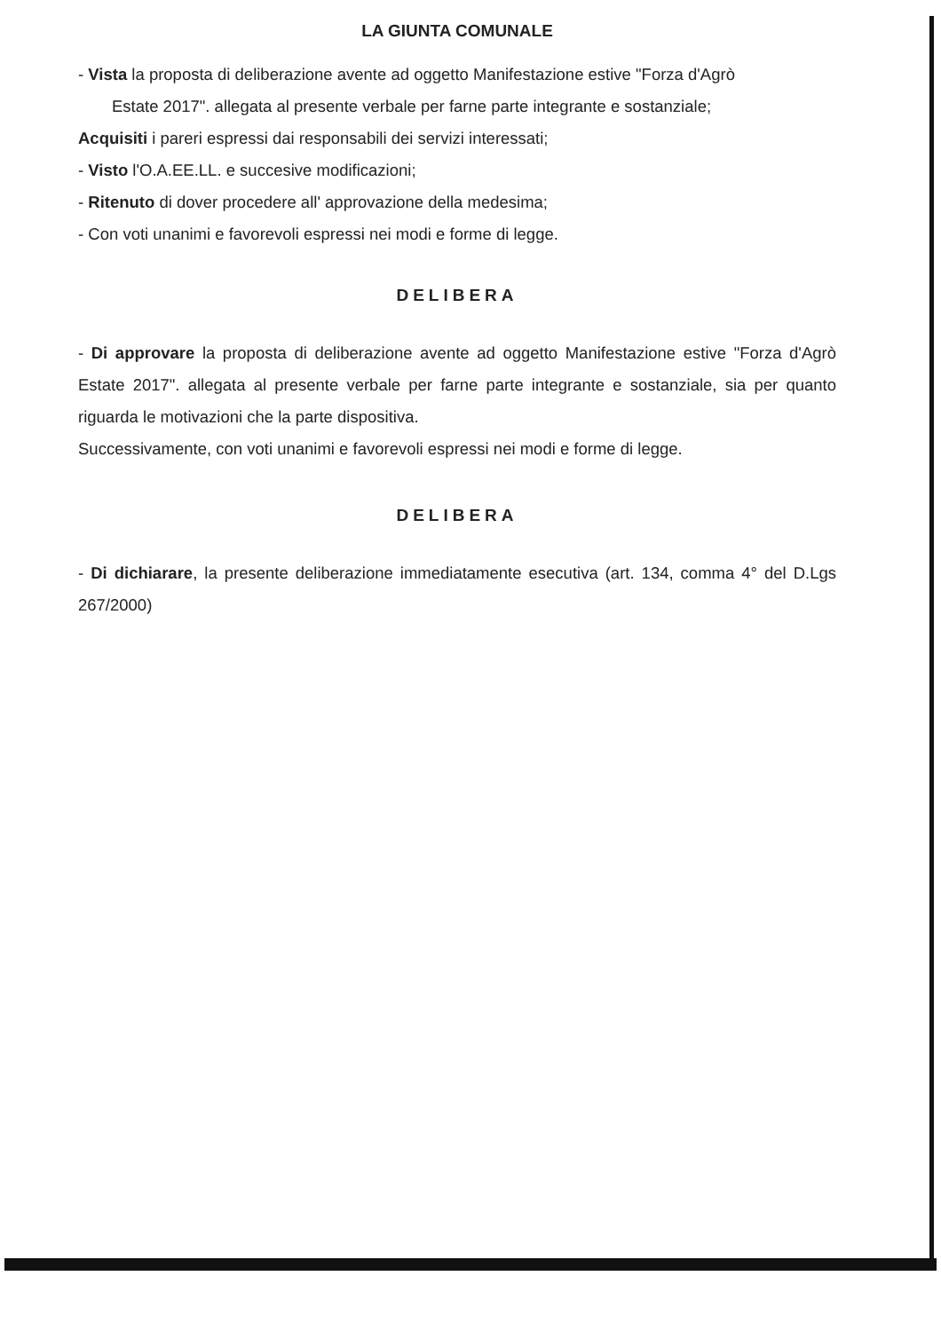LA GIUNTA COMUNALE
- Vista la proposta di deliberazione avente ad oggetto Manifestazione estive "Forza d'Agrò
Estate 2017". allegata al presente verbale per farne parte integrante e sostanziale;
Acquisiti i pareri espressi dai responsabili dei servizi interessati;
- Visto l'O.A.EE.LL. e succesive modificazioni;
- Ritenuto di dover procedere all' approvazione della medesima;
- Con voti unanimi e favorevoli espressi nei modi e forme di legge.
DELIBERA
- Di approvare la proposta di deliberazione avente ad oggetto Manifestazione estive "Forza d'Agrò Estate 2017". allegata al presente verbale per farne parte integrante e sostanziale, sia per quanto riguarda le motivazioni che la parte dispositiva.
Successivamente, con voti unanimi e favorevoli espressi nei modi e forme di legge.
DELIBERA
- Di dichiarare, la presente deliberazione immediatamente esecutiva (art. 134, comma 4° del D.Lgs 267/2000)